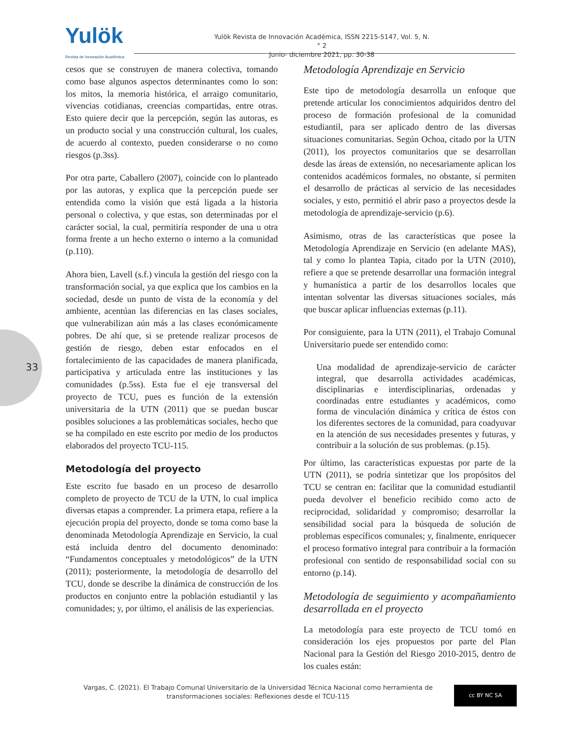33
Yulök
Revista de Innovación Académica
Yulök Revista de Innovación Académica, ISSN 2215-5147, Vol. 5, N.° 2
Junio- diciembre 2021, pp. 30-38
cesos que se construyen de manera colectiva, tomando como base algunos aspectos determinantes como lo son: los mitos, la memoria histórica, el arraigo comunitario, vivencias cotidianas, creencias compartidas, entre otras. Esto quiere decir que la percepción, según las autoras, es un producto social y una construcción cultural, los cuales, de acuerdo al contexto, pueden considerarse o no como riesgos (p.3ss).
Por otra parte, Caballero (2007), coincide con lo planteado por las autoras, y explica que la percepción puede ser entendida como la visión que está ligada a la historia personal o colectiva, y que estas, son determinadas por el carácter social, la cual, permitiría responder de una u otra forma frente a un hecho externo o interno a la comunidad (p.110).
Ahora bien, Lavell (s.f.) vincula la gestión del riesgo con la transformación social, ya que explica que los cambios en la sociedad, desde un punto de vista de la economía y del ambiente, acentúan las diferencias en las clases sociales, que vulnerabilizan aún más a las clases económicamente pobres. De ahí que, si se pretende realizar procesos de gestión de riesgo, deben estar enfocados en el fortalecimiento de las capacidades de manera planificada, participativa y articulada entre las instituciones y las comunidades (p.5ss). Esta fue el eje transversal del proyecto de TCU, pues es función de la extensión universitaria de la UTN (2011) que se puedan buscar posibles soluciones a las problemáticas sociales, hecho que se ha compilado en este escrito por medio de los productos elaborados del proyecto TCU-115.
Metodología del proyecto
Este escrito fue basado en un proceso de desarrollo completo de proyecto de TCU de la UTN, lo cual implica diversas etapas a comprender. La primera etapa, refiere a la ejecución propia del proyecto, donde se toma como base la denominada Metodología Aprendizaje en Servicio, la cual está incluida dentro del documento denominado: “Fundamentos conceptuales y metodológicos” de la UTN (2011); posteriormente, la metodología de desarrollo del TCU, donde se describe la dinámica de construcción de los productos en conjunto entre la población estudiantil y las comunidades; y, por último, el análisis de las experiencias.
Metodología Aprendizaje en Servicio
Este tipo de metodología desarrolla un enfoque que pretende articular los conocimientos adquiridos dentro del proceso de formación profesional de la comunidad estudiantil, para ser aplicado dentro de las diversas situaciones comunitarias. Según Ochoa, citado por la UTN (2011), los proyectos comunitarios que se desarrollan desde las áreas de extensión, no necesariamente aplican los contenidos académicos formales, no obstante, sí permiten el desarrollo de prácticas al servicio de las necesidades sociales, y esto, permitió el abrir paso a proyectos desde la metodología de aprendizaje-servicio (p.6).
Asimismo, otras de las características que posee la Metodología Aprendizaje en Servicio (en adelante MAS), tal y como lo plantea Tapia, citado por la UTN (2010), refiere a que se pretende desarrollar una formación integral y humanística a partir de los desarrollos locales que intentan solventar las diversas situaciones sociales, más que buscar aplicar influencias externas (p.11).
Por consiguiente, para la UTN (2011), el Trabajo Comunal Universitario puede ser entendido como:
Una modalidad de aprendizaje-servicio de carácter integral, que desarrolla actividades académicas, disciplinarias e interdisciplinarias, ordenadas y coordinadas entre estudiantes y académicos, como forma de vinculación dinámica y crítica de éstos con los diferentes sectores de la comunidad, para coadyuvar en la atención de sus necesidades presentes y futuras, y contribuir a la solución de sus problemas. (p.15).
Por último, las características expuestas por parte de la UTN (2011), se podría sintetizar que los propósitos del TCU se centran en: facilitar que la comunidad estudiantil pueda devolver el beneficio recibido como acto de reciprocidad, solidaridad y compromiso; desarrollar la sensibilidad social para la búsqueda de solución de problemas específicos comunales; y, finalmente, enriquecer el proceso formativo integral para contribuir a la formación profesional con sentido de responsabilidad social con su entorno (p.14).
Metodología de seguimiento y acompañamiento desarrollada en el proyecto
La metodología para este proyecto de TCU tomó en consideración los ejes propuestos por parte del Plan Nacional para la Gestión del Riesgo 2010-2015, dentro de los cuales están:
Vargas, C. (2021). El Trabajo Comunal Universitario de la Universidad Técnica Nacional como herramienta de transformaciones sociales: Reflexiones desde el TCU-115
cc BY NC SA